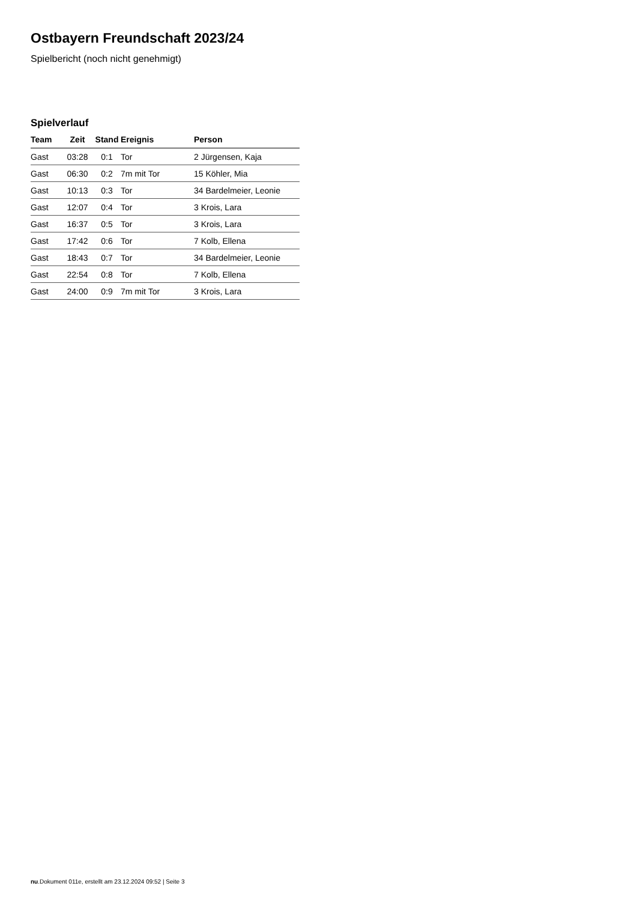Ostbayern Freundschaft 2023/24
Spielbericht (noch nicht genehmigt)
Spielverlauf
| Team | Zeit | Stand | Ereignis | Person |
| --- | --- | --- | --- | --- |
| Gast | 03:28 | 0:1 | Tor | 2 Jürgensen, Kaja |
| Gast | 06:30 | 0:2 | 7m mit Tor | 15 Köhler, Mia |
| Gast | 10:13 | 0:3 | Tor | 34 Bardelmeier, Leonie |
| Gast | 12:07 | 0:4 | Tor | 3 Krois, Lara |
| Gast | 16:37 | 0:5 | Tor | 3 Krois, Lara |
| Gast | 17:42 | 0:6 | Tor | 7 Kolb, Ellena |
| Gast | 18:43 | 0:7 | Tor | 34 Bardelmeier, Leonie |
| Gast | 22:54 | 0:8 | Tor | 7 Kolb, Ellena |
| Gast | 24:00 | 0:9 | 7m mit Tor | 3 Krois, Lara |
nu.Dokument 011e, erstellt am 23.12.2024 09:52 | Seite 3